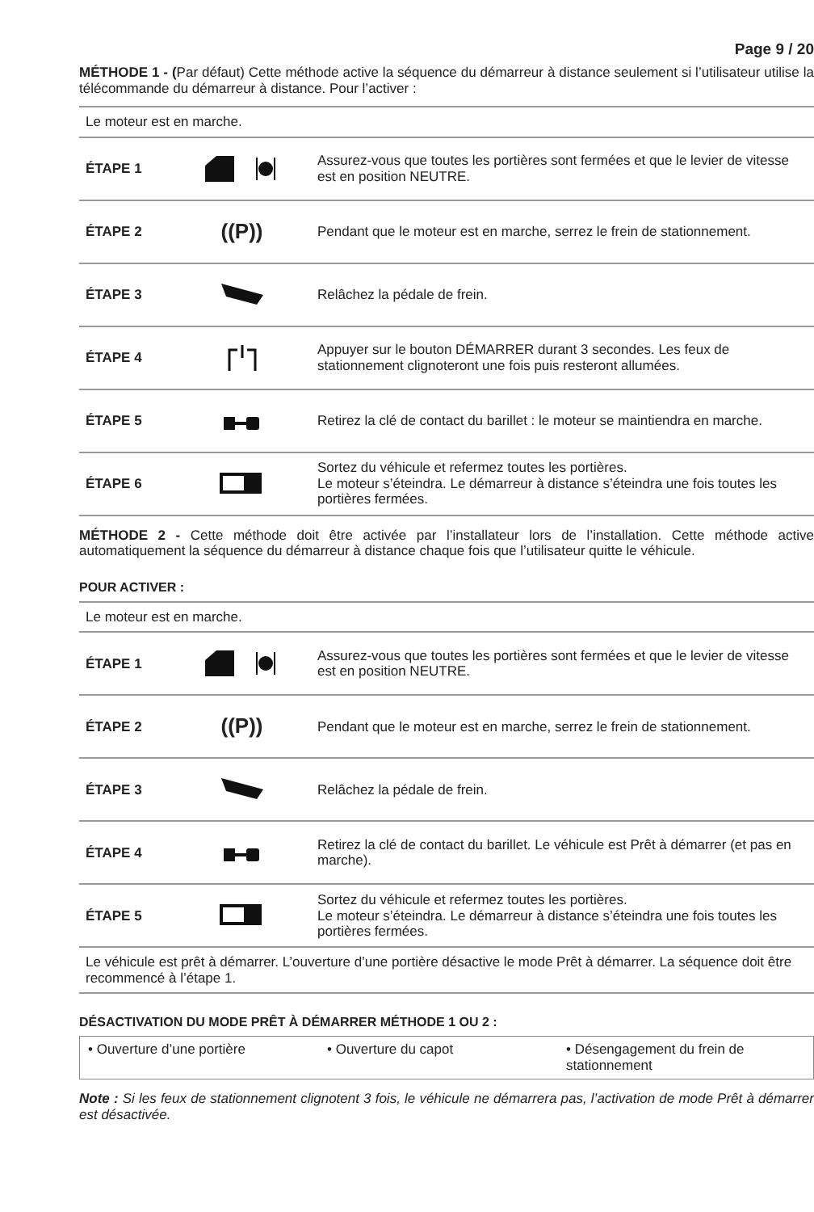Page 9 / 20
MÉTHODE 1 - (Par défaut) Cette méthode active la séquence du démarreur à distance seulement si l’utilisateur utilise la télécommande du démarreur à distance. Pour l’activer :
| Le moteur est en marche. | | |
| ÉTAPE 1 | | Assurez-vous que toutes les portières sont fermées et que le levier de vitesse est en position NEUTRE. |
| ÉTAPE 2 | ((P)) | Pendant que le moteur est en marche, serrez le frein de stationnement. |
| ÉTAPE 3 | | Relâchez la pédale de frein. |
| ÉTAPE 4 | | Appuyer sur le bouton DÉMARRER durant 3 secondes. Les feux de stationnement clignoteront une fois puis resteront allumées. |
| ÉTAPE 5 | | Retirez la clé de contact du barillet : le moteur se maintiendra en marche. |
| ÉTAPE 6 | | Sortez du véhicule et refermez toutes les portières. Le moteur s’éteindra. Le démarreur à distance s’éteindra une fois toutes les portières fermées. |
MÉTHODE 2 - Cette méthode doit être activée par l’installateur lors de l’installation. Cette méthode active automatiquement la séquence du démarreur à distance chaque fois que l’utilisateur quitte le véhicule.
POUR ACTIVER :
| Le moteur est en marche. | | |
| ÉTAPE 1 | | Assurez-vous que toutes les portières sont fermées et que le levier de vitesse est en position NEUTRE. |
| ÉTAPE 2 | ((P)) | Pendant que le moteur est en marche, serrez le frein de stationnement. |
| ÉTAPE 3 | | Relâchez la pédale de frein. |
| ÉTAPE 4 | | Retirez la clé de contact du barillet. Le véhicule est Prêt à démarrer (et pas en marche). |
| ÉTAPE 5 | | Sortez du véhicule et refermez toutes les portières. Le moteur s’éteindra. Le démarreur à distance s’éteindra une fois toutes les portières fermées. |
| Le véhicule est prêt à démarrer. L’ouverture d’une portière désactive le mode Prêt à démarrer. La séquence doit être recommencé à l’étape 1. | | |
DÉSACTIVATION DU MODE PRÊT À DÉMARRER MÉTHODE 1 OU 2 :
• Ouverture d’une portière • Ouverture du capot • Désengagement du frein de stationnement
Note : Si les feux de stationnement clignotent 3 fois, le véhicule ne démarrera pas, l’activation de mode Prêt à démarrer est désactivée.